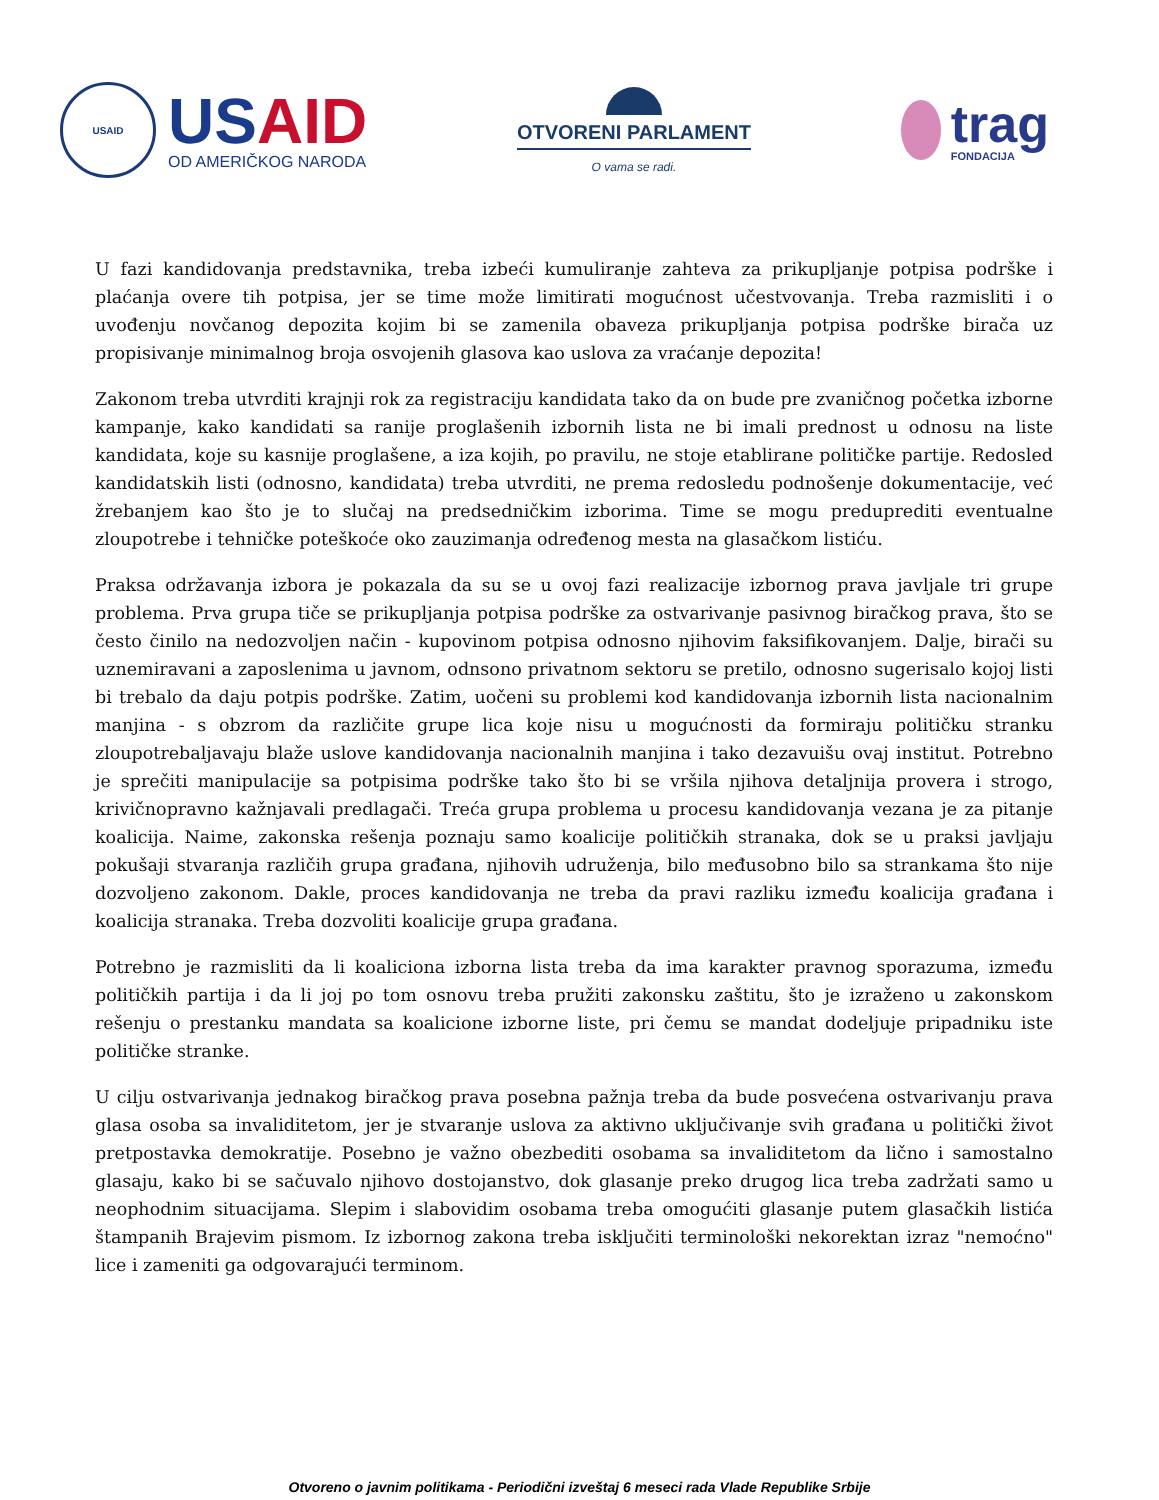USAID
USAID
OD AMERIČKOG NARODA
OTVORENI PARLAMENT
O vama se radi.
trag
FONDACIJA
U fazi kandidovanja predstavnika, treba izbeći kumuliranje zahteva za prikupljanje potpisa podrške i plaćanja overe tih potpisa, jer se time može limitirati mogućnost učestvovanja. Treba razmisliti i o uvođenju novčanog depozita kojim bi se zamenila obaveza prikupljanja potpisa podrške birača uz propisivanje minimalnog broja osvojenih glasova kao uslova za vraćanje depozita!
Zakonom treba utvrditi krajnji rok za registraciju kandidata tako da on bude pre zvaničnog početka izborne kampanje, kako kandidati sa ranije proglašenih izbornih lista ne bi imali prednost u odnosu na liste kandidata, koje su kasnije proglašene, a iza kojih, po pravilu, ne stoje etablirane političke partije. Redosled kandidatskih listi (odnosno, kandidata) treba utvrditi, ne prema redosledu podnošenje dokumentacije, već žrebanjem kao što je to slučaj na predsedničkim izborima. Time se mogu preduprediti eventualne zloupotrebe i tehničke poteškoće oko zauzimanja određenog mesta na glasačkom listiću.
Praksa održavanja izbora je pokazala da su se u ovoj fazi realizacije izbornog prava javljale tri grupe problema. Prva grupa tiče se prikupljanja potpisa podrške za ostvarivanje pasivnog biračkog prava, što se često činilo na nedozvoljen način - kupovinom potpisa odnosno njihovim faksifikovanjem. Dalje, birači su uznemiravani a zaposlenima u javnom, odnsono privatnom sektoru se pretilo, odnosno sugerisalo kojoj listi bi trebalo da daju potpis podrške. Zatim, uočeni su problemi kod kandidovanja izbornih lista nacionalnim manjina - s obzrom da različite grupe lica koje nisu u mogućnosti da formiraju političku stranku zloupotrebaljavaju blaže uslove kandidovanja nacionalnih manjina i tako dezavuišu ovaj institut. Potrebno je sprečiti manipulacije sa potpisima podrške tako što bi se vršila njihova detaljnija provera i strogo, krivičnopravno kažnjavali predlagači. Treća grupa problema u procesu kandidovanja vezana je za pitanje koalicija. Naime, zakonska rešenja poznaju samo koalicije političkih stranaka, dok se u praksi javljaju pokušaji stvaranja različih grupa građana, njihovih udruženja, bilo međusobno bilo sa strankama što nije dozvoljeno zakonom. Dakle, proces kandidovanja ne treba da pravi razliku između koalicija građana i koalicija stranaka. Treba dozvoliti koalicije grupa građana.
Potrebno je razmisliti da li koaliciona izborna lista treba da ima karakter pravnog sporazuma, između političkih partija i da li joj po tom osnovu treba pružiti zakonsku zaštitu, što je izraženo u zakonskom rešenju o prestanku mandata sa koalicione izborne liste, pri čemu se mandat dodeljuje pripadniku iste političke stranke.
U cilju ostvarivanja jednakog biračkog prava posebna pažnja treba da bude posvećena ostvarivanju prava glasa osoba sa invaliditetom, jer je stvaranje uslova za aktivno uključivanje svih građana u politički život pretpostavka demokratije. Posebno je važno obezbediti osobama sa invaliditetom da lično i samostalno glasaju, kako bi se sačuvalo njihovo dostojanstvo, dok glasanje preko drugog lica treba zadržati samo u neophodnim situacijama. Slepim i slabovidim osobama treba omogućiti glasanje putem glasačkih listića štampanih Brajevim pismom. Iz izbornog zakona treba isključiti terminološki nekorektan izraz "nemoćno" lice i zameniti ga odgovarajući terminom.
Otvoreno o javnim politikama - Periodični izveštaj 6 meseci rada Vlade Republike Srbije